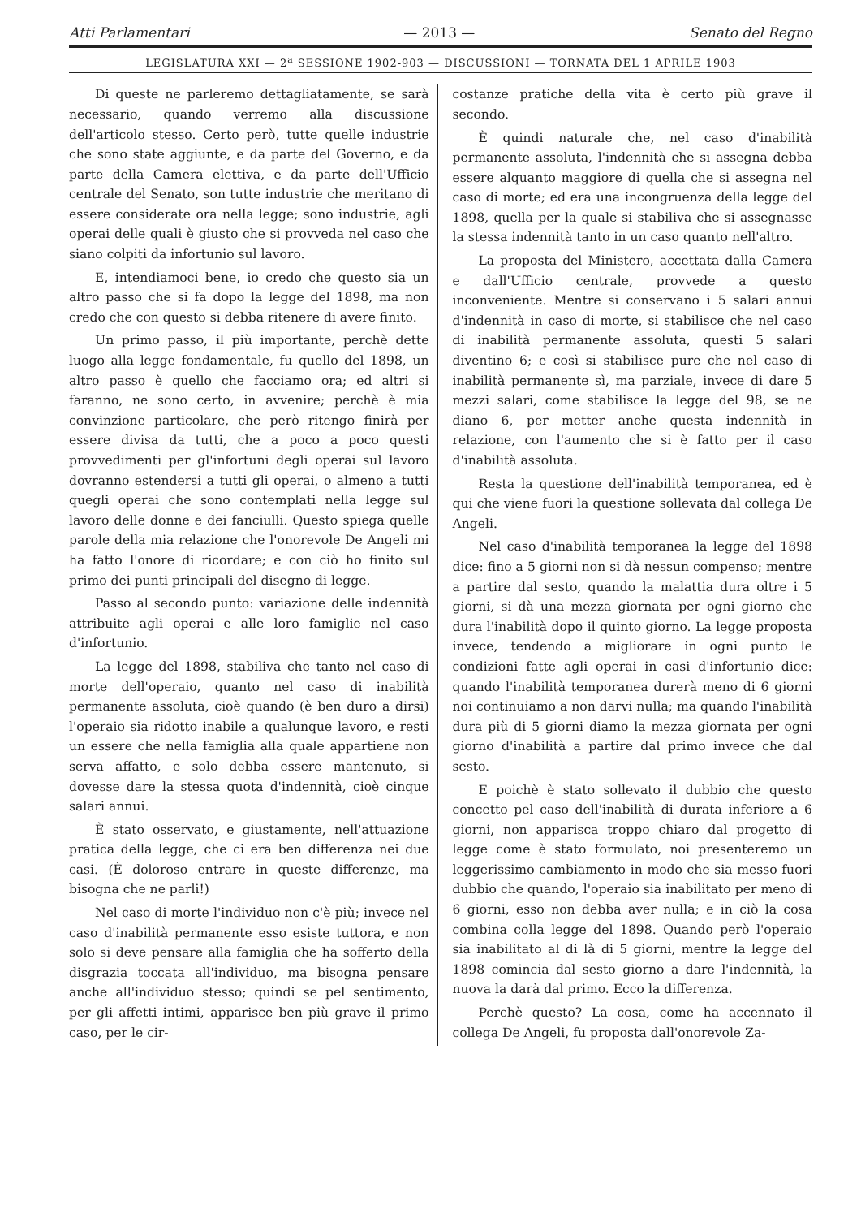Atti Parlamentari — 2013 — Senato del Regno
LEGISLATURA XXI — 2<sup>a</sup> SESSIONE 1902-903 — DISCUSSIONI — TORNATA DEL 1 APRILE 1903
Di queste ne parleremo dettagliatamente, se sarà necessario, quando verremo alla discussione dell'articolo stesso. Certo però, tutte quelle industrie che sono state aggiunte, e da parte del Governo, e da parte della Camera elettiva, e da parte dell'Ufficio centrale del Senato, son tutte industrie che meritano di essere considerate ora nella legge; sono industrie, agli operai delle quali è giusto che si provveda nel caso che siano colpiti da infortunio sul lavoro.
E, intendiamoci bene, io credo che questo sia un altro passo che si fa dopo la legge del 1898, ma non credo che con questo si debba ritenere di avere finito.
Un primo passo, il più importante, perchè dette luogo alla legge fondamentale, fu quello del 1898, un altro passo è quello che facciamo ora; ed altri si faranno, ne sono certo, in avvenire; perchè è mia convinzione particolare, che però ritengo finirà per essere divisa da tutti, che a poco a poco questi provvedimenti per gl'infortuni degli operai sul lavoro dovranno estendersi a tutti gli operai, o almeno a tutti quegli operai che sono contemplati nella legge sul lavoro delle donne e dei fanciulli. Questo spiega quelle parole della mia relazione che l'onorevole De Angeli mi ha fatto l'onore di ricordare; e con ciò ho finito sul primo dei punti principali del disegno di legge.
Passo al secondo punto: variazione delle indennità attribuite agli operai e alle loro famiglie nel caso d'infortunio.
La legge del 1898, stabiliva che tanto nel caso di morte dell'operaio, quanto nel caso di inabilità permanente assoluta, cioè quando (è ben duro a dirsi) l'operaio sia ridotto inabile a qualunque lavoro, e resti un essere che nella famiglia alla quale appartiene non serva affatto, e solo debba essere mantenuto, si dovesse dare la stessa quota d'indennità, cioè cinque salari annui.
È stato osservato, e giustamente, nell'attuazione pratica della legge, che ci era ben differenza nei due casi. (È doloroso entrare in queste differenze, ma bisogna che ne parli!)
Nel caso di morte l'individuo non c'è più; invece nel caso d'inabilità permanente esso esiste tuttora, e non solo si deve pensare alla famiglia che ha sofferto della disgrazia toccata all'individuo, ma bisogna pensare anche all'individuo stesso; quindi se pel sentimento, per gli affetti intimi, apparisce ben più grave il primo caso, per le cir-
costanze pratiche della vita è certo più grave il secondo.
È quindi naturale che, nel caso d'inabilità permanente assoluta, l'indennità che si assegna debba essere alquanto maggiore di quella che si assegna nel caso di morte; ed era una incongruenza della legge del 1898, quella per la quale si stabiliva che si assegnasse la stessa indennità tanto in un caso quanto nell'altro.
La proposta del Ministero, accettata dalla Camera e dall'Ufficio centrale, provvede a questo inconveniente. Mentre si conservano i 5 salari annui d'indennità in caso di morte, si stabilisce che nel caso di inabilità permanente assoluta, questi 5 salari diventino 6; e così si stabilisce pure che nel caso di inabilità permanente sì, ma parziale, invece di dare 5 mezzi salari, come stabilisce la legge del 98, se ne diano 6, per metter anche questa indennità in relazione, con l'aumento che si è fatto per il caso d'inabilità assoluta.
Resta la questione dell'inabilità temporanea, ed è qui che viene fuori la questione sollevata dal collega De Angeli.
Nel caso d'inabilità temporanea la legge del 1898 dice: fino a 5 giorni non si dà nessun compenso; mentre a partire dal sesto, quando la malattia dura oltre i 5 giorni, si dà una mezza giornata per ogni giorno che dura l'inabilità dopo il quinto giorno. La legge proposta invece, tendendo a migliorare in ogni punto le condizioni fatte agli operai in casi d'infortunio dice: quando l'inabilità temporanea durerà meno di 6 giorni noi continuiamo a non darvi nulla; ma quando l'inabilità dura più di 5 giorni diamo la mezza giornata per ogni giorno d'inabilità a partire dal primo invece che dal sesto.
E poichè è stato sollevato il dubbio che questo concetto pel caso dell'inabilità di durata inferiore a 6 giorni, non apparisca troppo chiaro dal progetto di legge come è stato formulato, noi presenteremo un leggerissimo cambiamento in modo che sia messo fuori dubbio che quando, l'operaio sia inabilitato per meno di 6 giorni, esso non debba aver nulla; e in ciò la cosa combina colla legge del 1898. Quando però l'operaio sia inabilitato al di là di 5 giorni, mentre la legge del 1898 comincia dal sesto giorno a dare l'indennità, la nuova la darà dal primo. Ecco la differenza.
Perchè questo? La cosa, come ha accennato il collega De Angeli, fu proposta dall'onorevole Za-